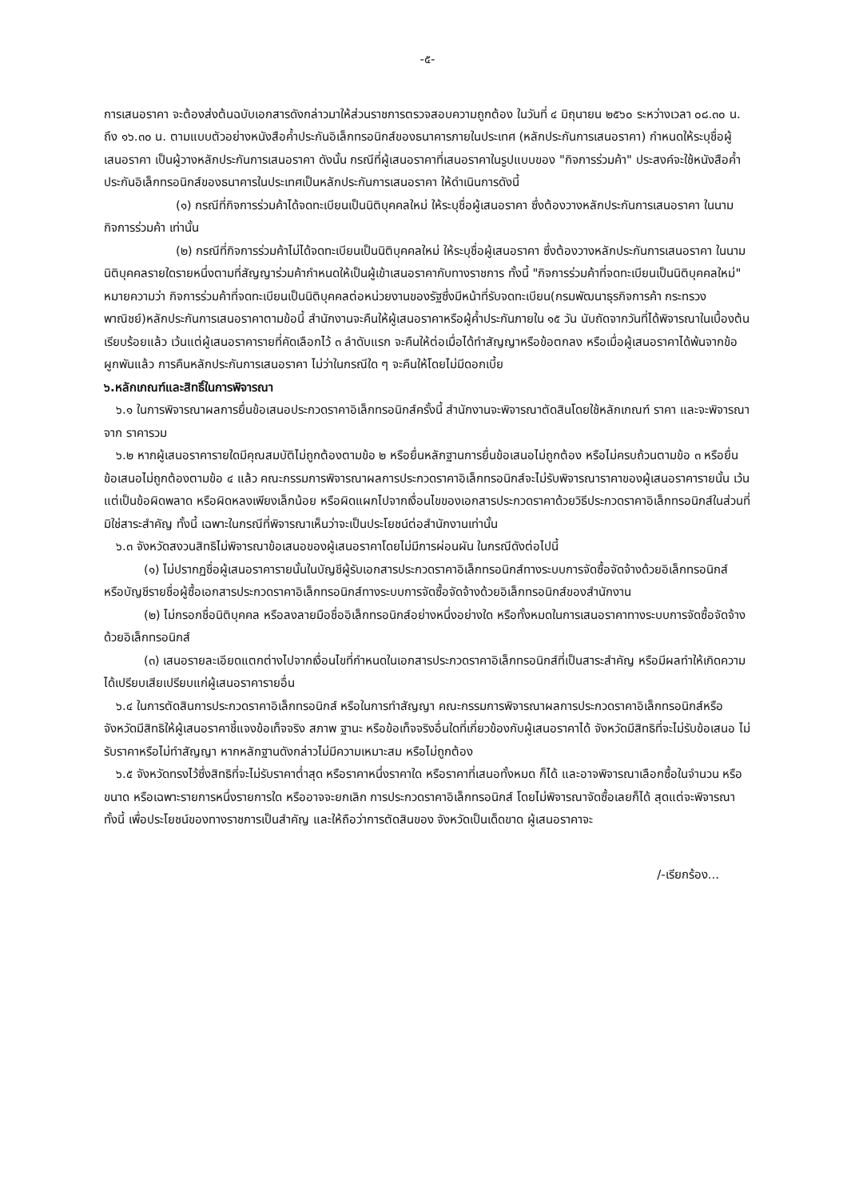-๕-
การเสนอราคา จะต้องส่งต้นฉบับเอกสารดังกล่าวมาให้ส่วนราชการตรวจสอบความถูกต้อง ในวันที่ ๔ มิถุนายน ๒๕๖๐ ระหว่างเวลา ๐๘.๓๐ น. ถึง ๑๖.๓๐ น. ตามแบบตัวอย่างหนังสือค้ำประกันอิเล็กทรอนิกส์ของธนาคารภายในประเทศ (หลักประกันการเสนอราคา) กำหนดให้ระบุชื่อผู้เสนอราคา เป็นผู้วางหลักประกันการเสนอราคา ดังนั้น กรณีที่ผู้เสนอราคาที่เสนอราคาในรูปแบบของ "กิจการร่วมค้า" ประสงค์จะใช้หนังสือค้ำประกันอิเล็กทรอนิกส์ของธนาคารในประเทศเป็นหลักประกันการเสนอราคา ให้ดำเนินการดังนี้
(๑) กรณีที่กิจการร่วมค้าได้จดทะเบียนเป็นนิติบุคคลใหม่ ให้ระบุชื่อผู้เสนอราคา ซึ่งต้องวางหลักประกันการเสนอราคา ในนามกิจการร่วมค้า เท่านั้น
(๒) กรณีที่กิจการร่วมค้าไม่ได้จดทะเบียนเป็นนิติบุคคลใหม่ ให้ระบุชื่อผู้เสนอราคา ซึ่งต้องวางหลักประกันการเสนอราคา ในนามนิติบุคคลรายใดรายหนึ่งตามที่สัญญาร่วมค้ากำหนดให้เป็นผู้เข้าเสนอราคากับทางราชการ ทั้งนี้ "กิจการร่วมค้าที่จดทะเบียนเป็นนิติบุคคลใหม่" หมายความว่า กิจการร่วมค้าที่จดทะเบียนเป็นนิติบุคคลต่อหน่วยงานของรัฐซึ่งมีหน้าที่รับจดทะเบียน(กรมพัฒนาธุรกิจการค้า กระทรวงพาณิชย์)หลักประกันการเสนอราคาตามข้อนี้ สำนักงานจะคืนให้ผู้เสนอราคาหรือผู้ค้ำประกันภายใน ๑๕ วัน นับถัดจากวันที่ได้พิจารณาในเบื้องต้นเรียบร้อยแล้ว เว้นแต่ผู้เสนอราคารายที่คัดเลือกไว้ ๓ ลำดับแรก จะคืนให้ต่อเมื่อได้ทำสัญญาหรือข้อตกลง หรือเมื่อผู้เสนอราคาได้พ้นจากข้อผูกพันแล้ว การคืนหลักประกันการเสนอราคา ไม่ว่าในกรณีใด ๆ จะคืนให้โดยไม่มีดอกเบี้ย
๖.หลักเกณฑ์และสิทธิ์ในการพิจารณา
๖.๑ ในการพิจารณาผลการยื่นข้อเสนอประกวดราคาอิเล็กทรอนิกส์ครั้งนี้ สำนักงานจะพิจารณาตัดสินโดยใช้หลักเกณฑ์ ราคา และจะพิจารณาจาก ราคารวม
๖.๒ หากผู้เสนอราคารายใดมีคุณสมบัติไม่ถูกต้องตามข้อ ๒ หรือยื่นหลักฐานการยื่นข้อเสนอไม่ถูกต้อง หรือไม่ครบถ้วนตามข้อ ๓ หรือยื่นข้อเสนอไม่ถูกต้องตามข้อ ๔ แล้ว คณะกรรมการพิจารณาผลการประกวดราคาอิเล็กทรอนิกส์จะไม่รับพิจารณาราคาของผู้เสนอราคารายนั้น เว้นแต่เป็นข้อผิดพลาด หรือผิดหลงเพียงเล็กน้อย หรือผิดแผกไปจากเงื่อนไขของเอกสารประกวดราคาด้วยวิธีประกวดราคาอิเล็กทรอนิกส์ในส่วนที่มิใช่สาระสำคัญ ทั้งนี้ เฉพาะในกรณีที่พิจารณาเห็นว่าจะเป็นประโยชน์ต่อสำนักงานเท่านั้น
๖.๓ จังหวัดสงวนสิทธิไม่พิจารณาข้อเสนอของผู้เสนอราคาโดยไม่มีการผ่อนผัน ในกรณีดังต่อไปนี้
(๑) ไม่ปรากฏชื่อผู้เสนอราคารายนั้นในบัญชีผู้รับเอกสารประกวดราคาอิเล็กทรอนิกส์ทางระบบการจัดซื้อจัดจ้างด้วยอิเล็กทรอนิกส์ หรือบัญชีรายชื่อผู้ซื้อเอกสารประกวดราคาอิเล็กทรอนิกส์ทางระบบการจัดซื้อจัดจ้างด้วยอิเล็กทรอนิกส์ของสำนักงาน
(๒) ไม่กรอกชื่อนิติบุคคล หรือลงลายมือชื่ออิเล็กทรอนิกส์อย่างหนึ่งอย่างใด หรือทั้งหมดในการเสนอราคาทางระบบการจัดซื้อจัดจ้างด้วยอิเล็กทรอนิกส์
(๓) เสนอรายละเอียดแตกต่างไปจากเงื่อนไขที่กำหนดในเอกสารประกวดราคาอิเล็กทรอนิกส์ที่เป็นสาระสำคัญ หรือมีผลทำให้เกิดความได้เปรียบเสียเปรียบแก่ผู้เสนอราคารายอื่น
๖.๔ ในการตัดสินการประกวดราคาอิเล็กทรอนิกส์ หรือในการทำสัญญา คณะกรรมการพิจารณาผลการประกวดราคาอิเล็กทรอนิกส์หรือจังหวัดมีสิทธิให้ผู้เสนอราคาชี้แจงข้อเท็จจริง สภาพ ฐานะ หรือข้อเท็จจริงอื่นใดที่เกี่ยวข้องกับผู้เสนอราคาได้ จังหวัดมีสิทธิที่จะไม่รับข้อเสนอ ไม่รับราคาหรือไม่ทำสัญญา หากหลักฐานดังกล่าวไม่มีความเหมาะสม หรือไม่ถูกต้อง
๖.๕ จังหวัดทรงไว้ซึ่งสิทธิที่จะไม่รับราคาต่ำสุด หรือราคาหนึ่งราคาใด หรือราคาที่เสนอทั้งหมด ก็ได้ และอาจพิจารณาเลือกซื้อในจำนวน หรือขนาด หรือเฉพาะรายการหนึ่งรายการใด หรืออาจจะยกเลิก การประกวดราคาอิเล็กทรอนิกส์ โดยไม่พิจารณาจัดซื้อเลยก็ได้ สุดแต่จะพิจารณา ทั้งนี้ เพื่อประโยชน์ของทางราชการเป็นสำคัญ และให้ถือว่าการตัดสินของ จังหวัดเป็นเด็ดขาด ผู้เสนอราคาจะ
/-เรียกร้อง...